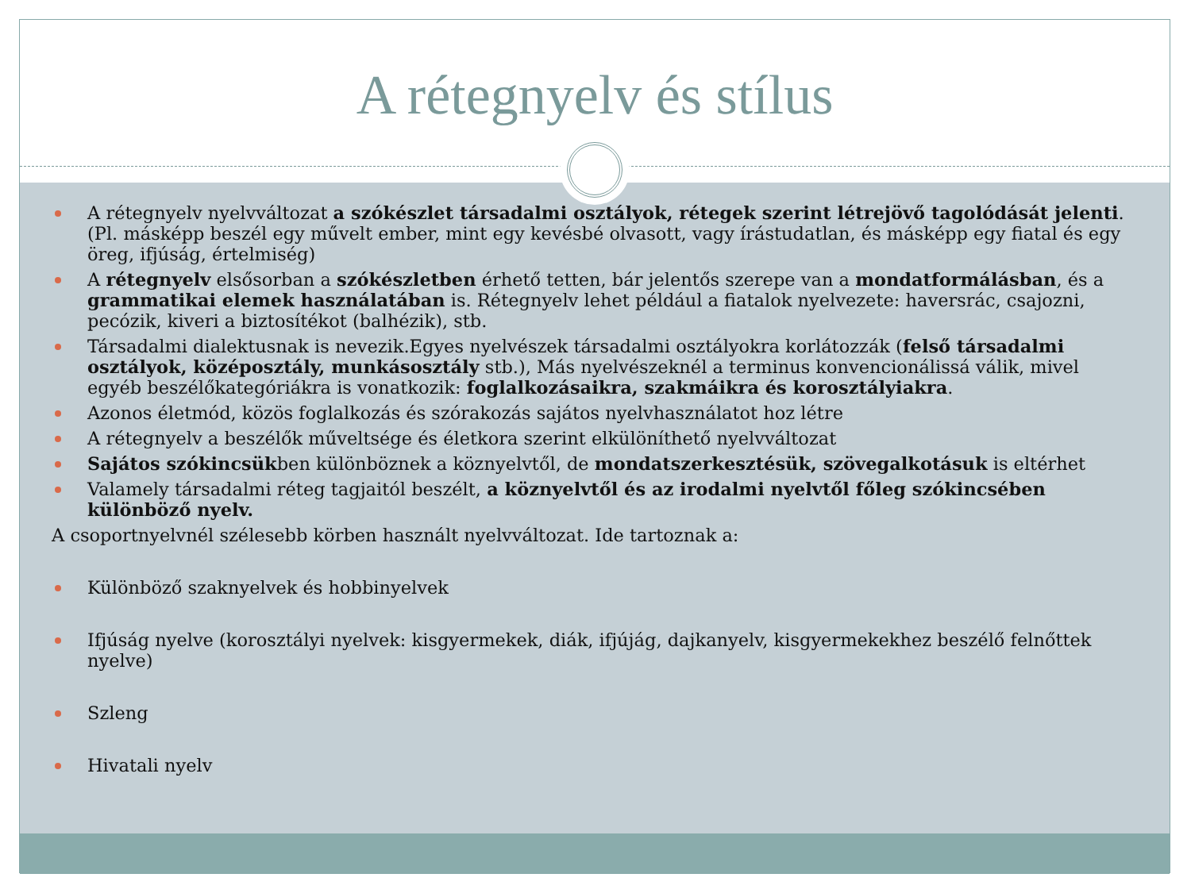A rétegnyelv és stílus
A rétegnyelv nyelvváltozat a szókészlet társadalmi osztályok, rétegek szerint létrejövő tagolódását jelenti. (Pl. másképp beszél egy művelt ember, mint egy kevésbé olvasott, vagy írástudatlan, és másképp egy fiatal és egy öreg, ifjúság, értelmiség)
A rétegnyelv elsősorban a szókészletben érhető tetten, bár jelentős szerepe van a mondatformálásban, és a grammatikai elemek használatában is. Rétegnyelv lehet például a fiatalok nyelvezete: haversrác, csajozni, pecózik, kiveri a biztosítékot (balhézik), stb.
Társadalmi dialektusnak is nevezik.Egyes nyelvészek társadalmi osztályokra korlátozzák (felső társadalmi osztályok, középosztály, munkásosztály stb.), Más nyelvészeknél a terminus konvencionálissá válik, mivel egyéb beszélőkategóriákra is vonatkozik: foglalkozásaikra, szakmáikra és korosztályiakra.
Azonos életmód, közös foglalkozás és szórakozás sajátos nyelvhasználatot hoz létre
A rétegnyelv a beszélők műveltsége és életkora szerint elkülöníthető nyelvváltozat
Sajátos szókincsükben különböznek a köznyelvtől, de mondatszerkesztésük, szövegalkotásuk is eltérhet
Valamely társadalmi réteg tagjaitól beszélt, a köznyelvtől és az irodalmi nyelvtől főleg szókincsében különböző nyelv.
A csoportnyelvnél szélesebb körben használt nyelvváltozat. Ide tartoznak a:
Különböző szaknyelvek és hobbinyelvek
Ifjúság nyelve (korosztályi nyelvek: kisgyermekek, diák, ifjújág, dajkanyelv, kisgyermekekhez beszélő felnőttek nyelve)
Szleng
Hivatali nyelv